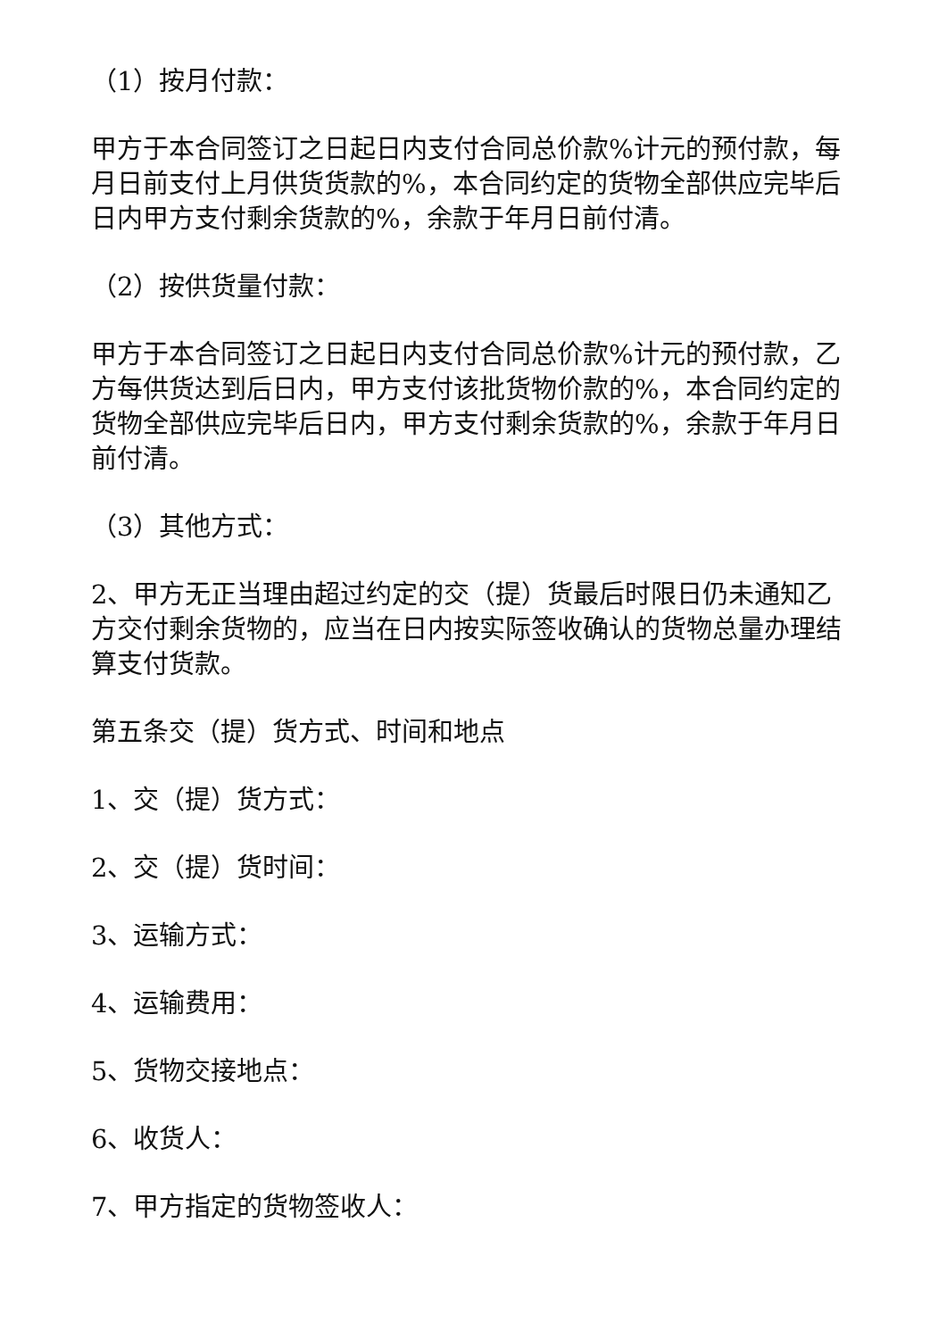（1）按月付款：
甲方于本合同签订之日起日内支付合同总价款%计元的预付款，每月日前支付上月供货货款的%，本合同约定的货物全部供应完毕后日内甲方支付剩余货款的%，余款于年月日前付清。
（2）按供货量付款：
甲方于本合同签订之日起日内支付合同总价款%计元的预付款，乙方每供货达到后日内，甲方支付该批货物价款的%，本合同约定的货物全部供应完毕后日内，甲方支付剩余货款的%，余款于年月日前付清。
（3）其他方式：
2、甲方无正当理由超过约定的交（提）货最后时限日仍未通知乙方交付剩余货物的，应当在日内按实际签收确认的货物总量办理结算支付货款。
第五条交（提）货方式、时间和地点
1、交（提）货方式：
2、交（提）货时间：
3、运输方式：
4、运输费用：
5、货物交接地点：
6、收货人：
7、甲方指定的货物签收人：